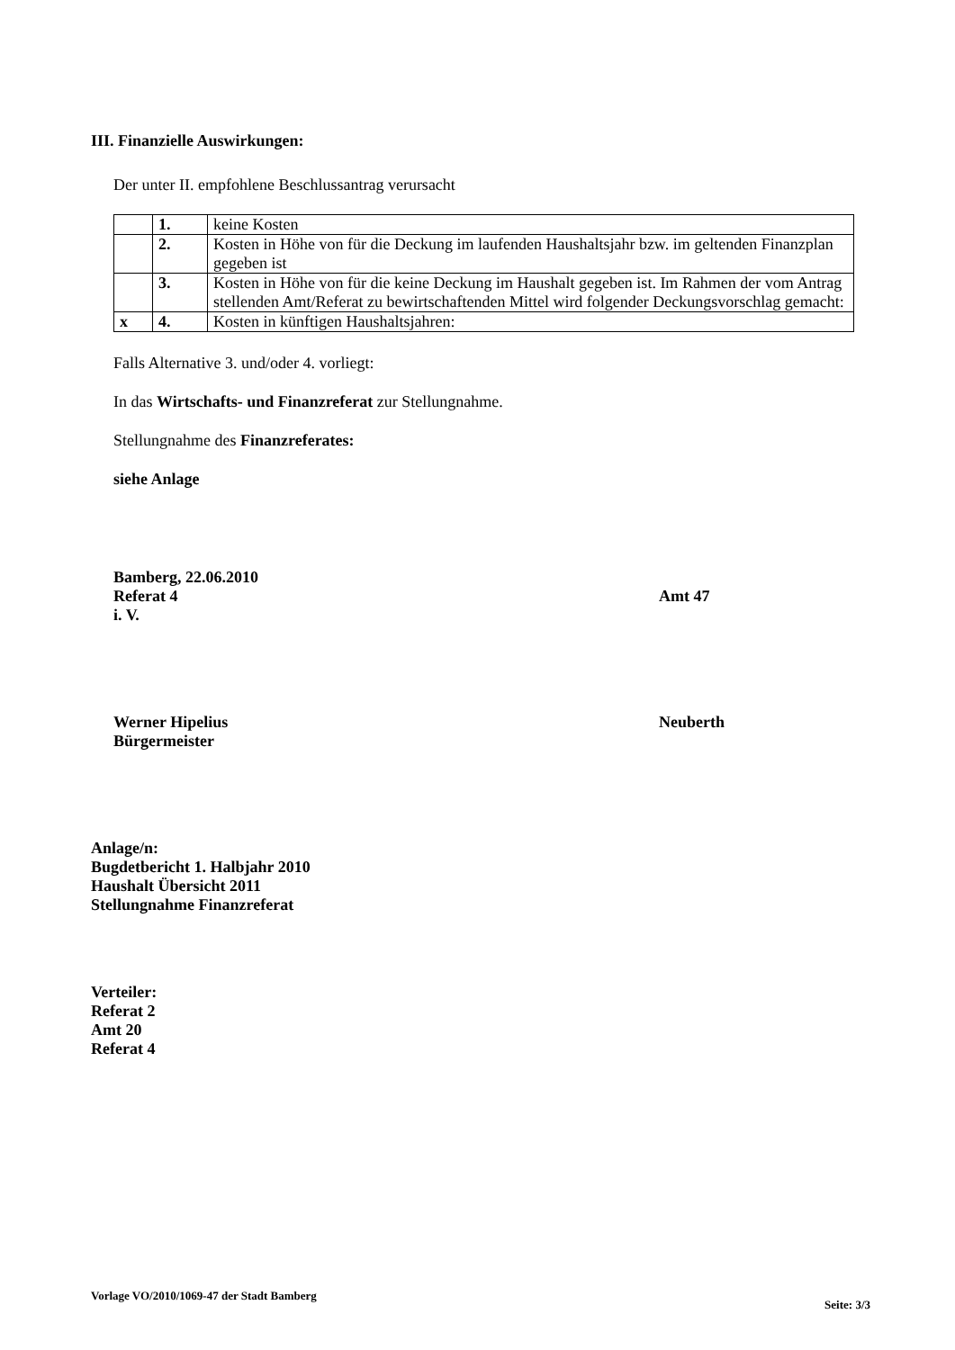III. Finanzielle Auswirkungen:
Der unter II. empfohlene Beschlussantrag verursacht
| | 1. | keine Kosten |
| | 2. | Kosten in Höhe von für die Deckung im laufenden Haushaltsjahr bzw. im geltenden Finanzplan gegeben ist |
| | 3. | Kosten in Höhe von für die keine Deckung im Haushalt gegeben ist. Im Rahmen der vom Antrag stellenden Amt/Referat zu bewirtschaftenden Mittel wird folgender Deckungsvorschlag gemacht: |
| x | 4. | Kosten in künftigen Haushaltsjahren: |
Falls Alternative 3. und/oder 4. vorliegt:
In das Wirtschafts- und Finanzreferat zur Stellungnahme.
Stellungnahme des Finanzreferates:
siehe Anlage
Bamberg, 22.06.2010
Referat 4 Amt 47
i. V.
Werner Hipelius Neuberth
Bürgermeister
Anlage/n:
Bugdetbericht 1. Halbjahr 2010
Haushalt Übersicht 2011
Stellungnahme Finanzreferat
Verteiler:
Referat 2
Amt 20
Referat 4
Vorlage VO/2010/1069-47 der Stadt Bamberg Seite: 3/3